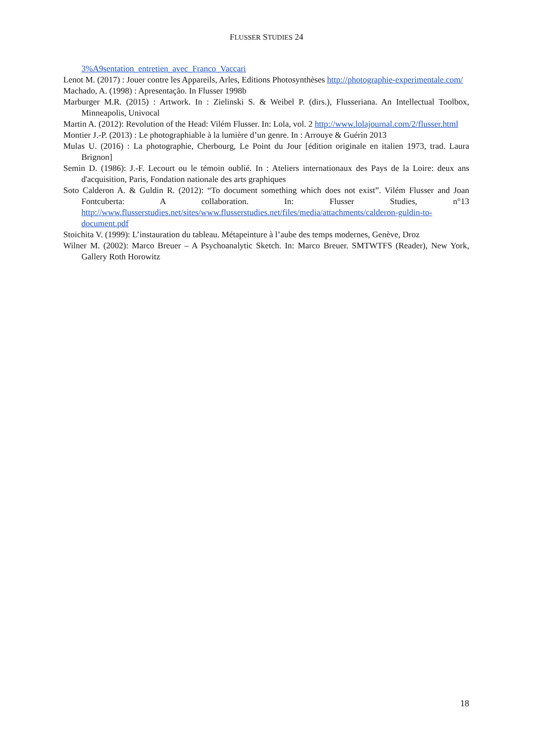FLUSSER STUDIES 24
3%A9sentation_entretien_avec_Franco_Vaccari
Lenot M. (2017) : Jouer contre les Appareils, Arles, Editions Photosynthèses http://photographie-experimentale.com/
Machado, A. (1998) : Apresentação. In Flusser 1998b
Marburger M.R. (2015) : Artwork. In : Zielinski S. & Weibel P. (dirs.), Flusseriana. An Intellectual Toolbox, Minneapolis, Univocal
Martin A. (2012): Revolution of the Head: Vilém Flusser. In: Lola, vol. 2 http://www.lolajournal.com/2/flusser.html
Montier J.-P. (2013) : Le photographiable à la lumière d’un genre. In : Arrouye & Guérin 2013
Mulas U. (2016) : La photographie, Cherbourg, Le Point du Jour [édition originale en italien 1973, trad. Laura Brignon]
Semin D. (1986): J.-F. Lecourt ou le témoin oublié. In : Ateliers internationaux des Pays de la Loire: deux ans d'acquisition, Paris, Fondation nationale des arts graphiques
Soto Calderon A. & Guldin R. (2012): “To document something which does not exist”. Vilém Flusser and Joan Fontcuberta: A collaboration. In: Flusser Studies, n°13 http://www.flusserstudies.net/sites/www.flusserstudies.net/files/media/attachments/calderon-guldin-to-document.pdf
Stoichita V. (1999): L’instauration du tableau. Métapeinture à l’aube des temps modernes, Genève, Droz
Wilner M. (2002): Marco Breuer – A Psychoanalytic Sketch. In: Marco Breuer. SMTWTFS (Reader), New York, Gallery Roth Horowitz
18